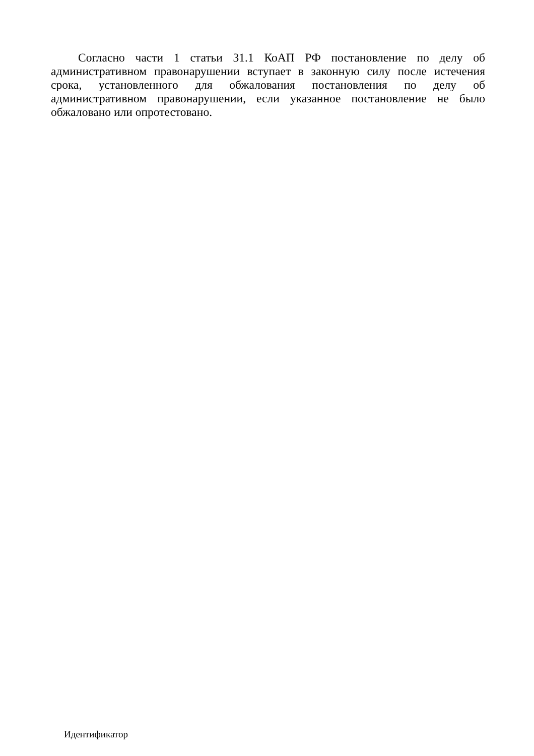Согласно части 1 статьи 31.1 КоАП РФ постановление по делу об административном правонарушении вступает в законную силу после истечения срока, установленного для обжалования постановления по делу об административном правонарушении, если указанное постановление не было обжаловано или опротестовано.
Идентификатор